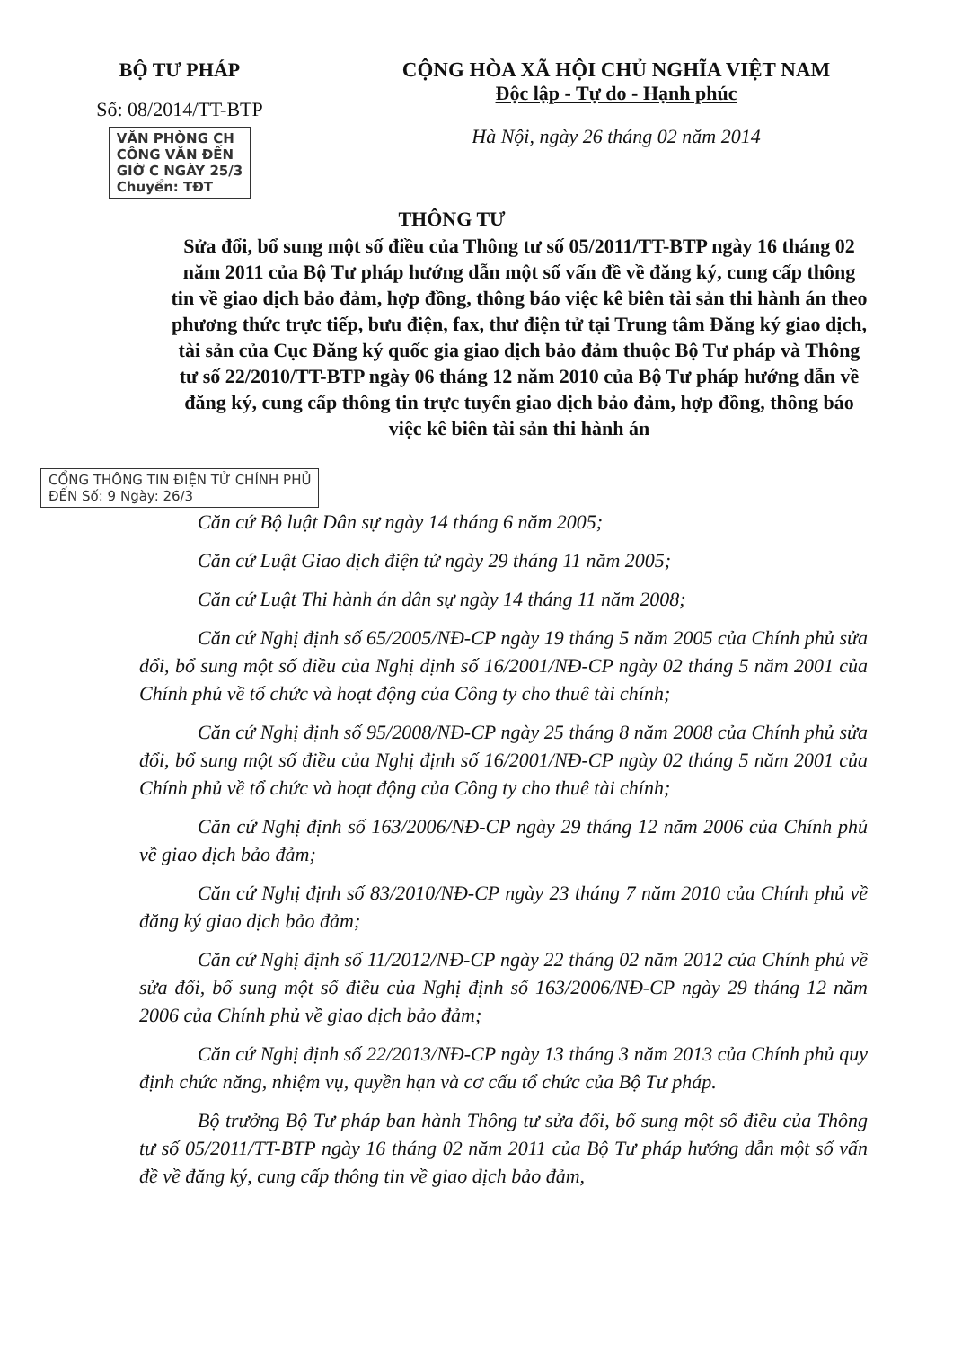BỘ TƯ PHÁP
Số: 08/2014/TT-BTP
VĂN PHÒNG CH
CÔNG VĂN ĐẾN
GIỜ C NGÀY 25/3
Chuyển: TĐT
CỘNG HÒA XÃ HỘI CHỦ NGHĨA VIỆT NAM
Độc lập - Tự do - Hạnh phúc
Hà Nội, ngày 26 tháng 02 năm 2014
THÔNG TƯ
Sửa đổi, bổ sung một số điều của Thông tư số 05/2011/TT-BTP ngày 16 tháng 02 năm 2011 của Bộ Tư pháp hướng dẫn một số vấn đề về đăng ký, cung cấp thông tin về giao dịch bảo đảm, hợp đồng, thông báo việc kê biên tài sản thi hành án theo phương thức trực tiếp, bưu điện, fax, thư điện tử tại Trung tâm Đăng ký giao dịch, tài sản của Cục Đăng ký quốc gia giao dịch bảo đảm thuộc Bộ Tư pháp và Thông tư số 22/2010/TT-BTP ngày 06 tháng 12 năm 2010 của Bộ Tư pháp hướng dẫn về đăng ký, cung cấp thông tin trực tuyến giao dịch bảo đảm, hợp đồng, thông báo việc kê biên tài sản thi hành án
CỔNG THÔNG TIN ĐIỆN TỬ CHÍNH PHỦ
ĐẾN Số: 9 Ngày: 26/3
Căn cứ Bộ luật Dân sự ngày 14 tháng 6 năm 2005;
Căn cứ Luật Giao dịch điện tử ngày 29 tháng 11 năm 2005;
Căn cứ Luật Thi hành án dân sự ngày 14 tháng 11 năm 2008;
Căn cứ Nghị định số 65/2005/NĐ-CP ngày 19 tháng 5 năm 2005 của Chính phủ sửa đổi, bổ sung một số điều của Nghị định số 16/2001/NĐ-CP ngày 02 tháng 5 năm 2001 của Chính phủ về tổ chức và hoạt động của Công ty cho thuê tài chính;
Căn cứ Nghị định số 95/2008/NĐ-CP ngày 25 tháng 8 năm 2008 của Chính phủ sửa đổi, bổ sung một số điều của Nghị định số 16/2001/NĐ-CP ngày 02 tháng 5 năm 2001 của Chính phủ về tổ chức và hoạt động của Công ty cho thuê tài chính;
Căn cứ Nghị định số 163/2006/NĐ-CP ngày 29 tháng 12 năm 2006 của Chính phủ về giao dịch bảo đảm;
Căn cứ Nghị định số 83/2010/NĐ-CP ngày 23 tháng 7 năm 2010 của Chính phủ về đăng ký giao dịch bảo đảm;
Căn cứ Nghị định số 11/2012/NĐ-CP ngày 22 tháng 02 năm 2012 của Chính phủ về sửa đổi, bổ sung một số điều của Nghị định số 163/2006/NĐ-CP ngày 29 tháng 12 năm 2006 của Chính phủ về giao dịch bảo đảm;
Căn cứ Nghị định số 22/2013/NĐ-CP ngày 13 tháng 3 năm 2013 của Chính phủ quy định chức năng, nhiệm vụ, quyền hạn và cơ cấu tổ chức của Bộ Tư pháp.
Bộ trưởng Bộ Tư pháp ban hành Thông tư sửa đổi, bổ sung một số điều của Thông tư số 05/2011/TT-BTP ngày 16 tháng 02 năm 2011 của Bộ Tư pháp hướng dẫn một số vấn đề về đăng ký, cung cấp thông tin về giao dịch bảo đảm,